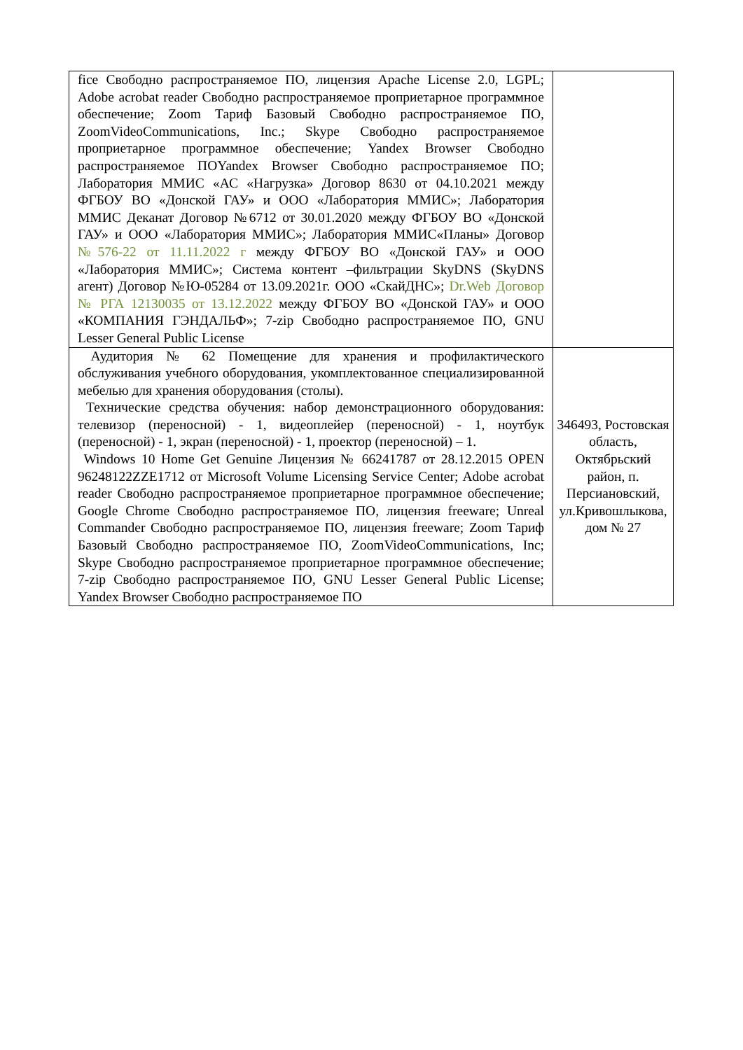| fice Свободно распространяемое ПО, лицензия Apache License 2.0, LGPL; Adobe acrobat reader Свободно распространяемое проприетарное программное обеспечение; Zoom Тариф Базовый Свободно распространяемое ПО, ZoomVideoCommunications, Inc.; Skype Свободно распространяемое проприетарное программное обеспечение; Yandex Browser Свободно распространяемое ПОYandex Browser Свободно распространяемое ПО; Лаборатория ММИС «АС «Нагрузка» Договор 8630 от 04.10.2021 между ФГБОУ ВО «Донской ГАУ» и ООО «Лаборатория ММИС»; Лаборатория ММИС Деканат Договор №6712 от 30.01.2020 между ФГБОУ ВО «Донской ГАУ» и ООО «Лаборатория ММИС»; Лаборатория ММИС«Планы» Договор №576-22 от 11.11.2022 г между ФГБОУ ВО «Донской ГАУ» и ООО «Лаборатория ММИС»; Система контент –фильтрации SkyDNS (SkyDNS агент) Договор №Ю-05284 от 13.09.2021г. ООО «СкайДНС»; Dr.Web Договор № РГА 12130035 от 13.12.2022 между ФГБОУ ВО «Донской ГАУ» и ООО «КОМПАНИЯ ГЭНДАЛЬФ»; 7-zip Свободно распространяемое ПО, GNU Lesser General Public License | |
| Аудитория № 62 Помещение для хранения и профилактического обслуживания учебного оборудования, укомплектованное специализированной мебелью для хранения оборудования (столы). Технические средства обучения: набор демонстрационного оборудования: телевизор (переносной) - 1, видеоплейер (переносной) - 1, ноутбук (переносной) - 1, экран (переносной) - 1, проектор (переносной) – 1. Windows 10 Home Get Genuine Лицензия № 66241787 от 28.12.2015 OPEN 96248122ZZE1712 от Microsoft Volume Licensing Service Center; Adobe acrobat reader Свободно распространяемое проприетарное программное обеспечение; Google Chrome Свободно распространяемое ПО, лицензия freeware; Unreal Commander Свободно распространяемое ПО, лицензия freeware; Zoom Тариф Базовый Свободно распространяемое ПО, ZoomVideoCommunications, Inc; Skype Свободно распространяемое проприетарное программное обеспечение; 7-zip Свободно распространяемое ПО, GNU Lesser General Public License; Yandex Browser Свободно распространяемое ПО | 346493, Ростовская область, Октябрьский район, п. Персиановский, ул.Кривошлыкова, дом № 27 |